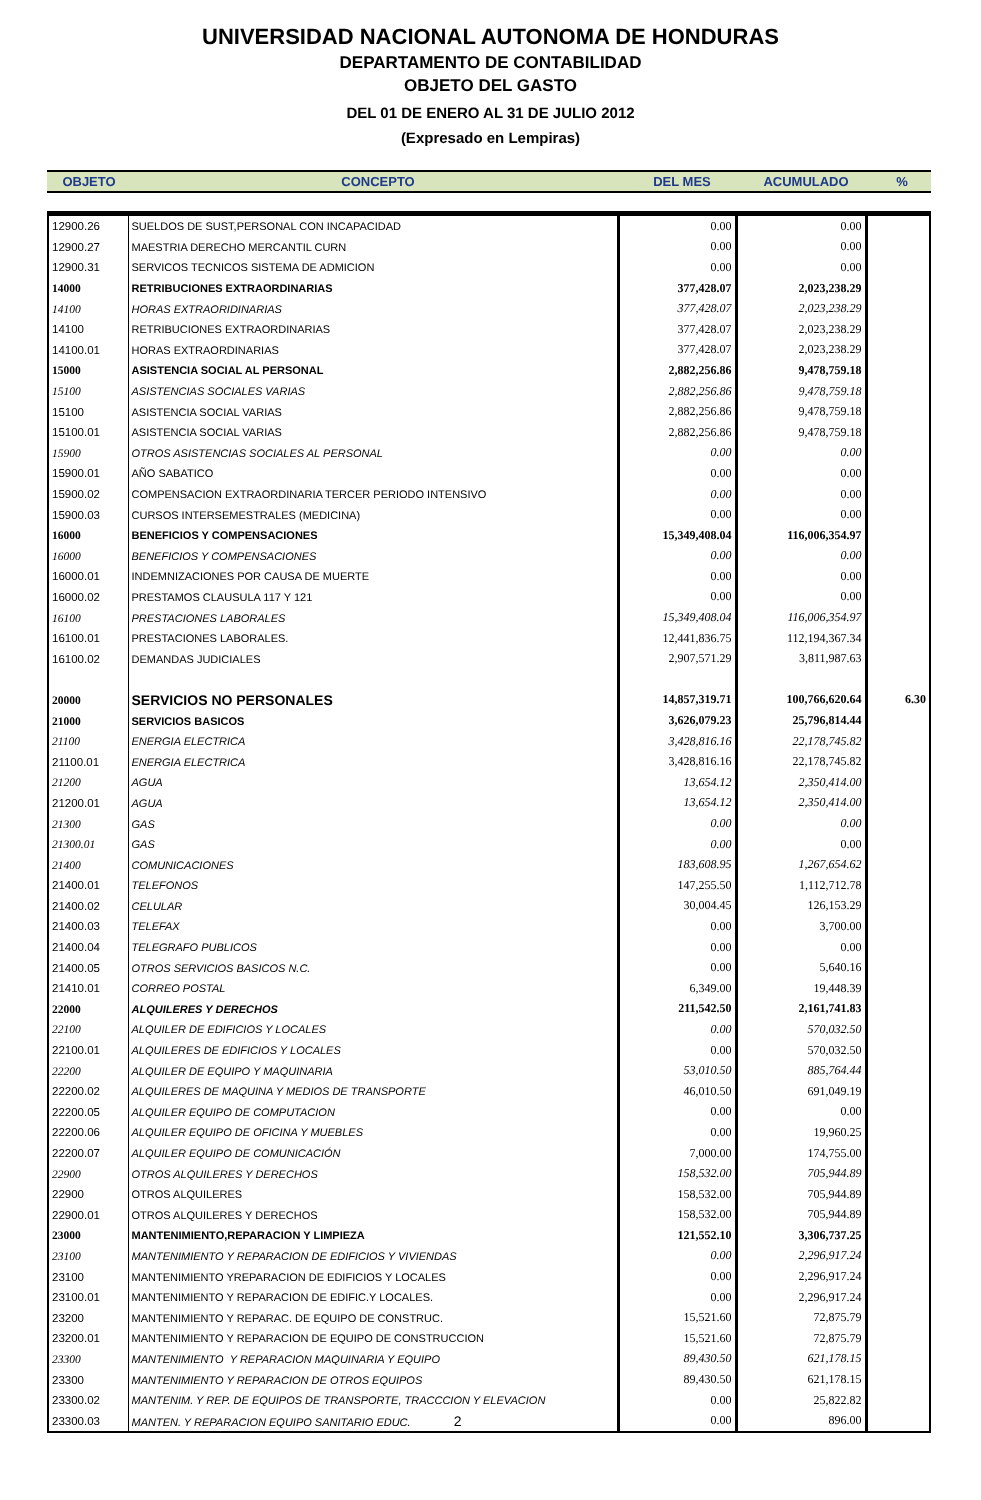UNIVERSIDAD NACIONAL AUTONOMA DE HONDURAS
DEPARTAMENTO DE CONTABILIDAD
OBJETO DEL GASTO
DEL 01 DE ENERO AL 31 DE JULIO 2012
(Expresado en Lempiras)
| OBJETO | CONCEPTO | DEL MES | ACUMULADO | % |
| --- | --- | --- | --- | --- |
| 12900.26 | SUELDOS DE SUST,PERSONAL CON INCAPACIDAD | 0.00 | 0.00 | |
| 12900.27 | MAESTRIA DERECHO MERCANTIL CURN | 0.00 | 0.00 | |
| 12900.31 | SERVICOS TECNICOS SISTEMA DE ADMICION | 0.00 | 0.00 | |
| 14000 | RETRIBUCIONES EXTRAORDINARIAS | 377,428.07 | 2,023,238.29 | |
| 14100 | HORAS EXTRAORIDINARIAS | 377,428.07 | 2,023,238.29 | |
| 14100 | RETRIBUCIONES EXTRAORDINARIAS | 377,428.07 | 2,023,238.29 | |
| 14100.01 | HORAS EXTRAORDINARIAS | 377,428.07 | 2,023,238.29 | |
| 15000 | ASISTENCIA SOCIAL AL PERSONAL | 2,882,256.86 | 9,478,759.18 | |
| 15100 | ASISTENCIAS SOCIALES VARIAS | 2,882,256.86 | 9,478,759.18 | |
| 15100 | ASISTENCIA SOCIAL VARIAS | 2,882,256.86 | 9,478,759.18 | |
| 15100.01 | ASISTENCIA SOCIAL VARIAS | 2,882,256.86 | 9,478,759.18 | |
| 15900 | OTROS ASISTENCIAS SOCIALES AL PERSONAL | 0.00 | 0.00 | |
| 15900.01 | AÑO SABATICO | 0.00 | 0.00 | |
| 15900.02 | COMPENSACION EXTRAORDINARIA TERCER PERIODO INTENSIVO | 0.00 | 0.00 | |
| 15900.03 | CURSOS INTERSEMESTRALES (MEDICINA) | 0.00 | 0.00 | |
| 16000 | BENEFICIOS Y COMPENSACIONES | 15,349,408.04 | 116,006,354.97 | |
| 16000 | BENEFICIOS Y COMPENSACIONES | 0.00 | 0.00 | |
| 16000.01 | INDEMNIZACIONES POR CAUSA DE MUERTE | 0.00 | 0.00 | |
| 16000.02 | PRESTAMOS CLAUSULA 117 Y 121 | 0.00 | 0.00 | |
| 16100 | PRESTACIONES LABORALES | 15,349,408.04 | 116,006,354.97 | |
| 16100.01 | PRESTACIONES LABORALES. | 12,441,836.75 | 112,194,367.34 | |
| 16100.02 | DEMANDAS JUDICIALES | 2,907,571.29 | 3,811,987.63 | |
| 20000 | SERVICIOS NO PERSONALES | 14,857,319.71 | 100,766,620.64 | 6.30 |
| 21000 | SERVICIOS BASICOS | 3,626,079.23 | 25,796,814.44 | |
| 21100 | ENERGIA ELECTRICA | 3,428,816.16 | 22,178,745.82 | |
| 21100.01 | ENERGIA ELECTRICA | 3,428,816.16 | 22,178,745.82 | |
| 21200 | AGUA | 13,654.12 | 2,350,414.00 | |
| 21200.01 | AGUA | 13,654.12 | 2,350,414.00 | |
| 21300 | GAS | 0.00 | 0.00 | |
| 21300.01 | GAS | 0.00 | 0.00 | |
| 21400 | COMUNICACIONES | 183,608.95 | 1,267,654.62 | |
| 21400.01 | TELEFONOS | 147,255.50 | 1,112,712.78 | |
| 21400.02 | CELULAR | 30,004.45 | 126,153.29 | |
| 21400.03 | TELEFAX | 0.00 | 3,700.00 | |
| 21400.04 | TELEGRAFO PUBLICOS | 0.00 | 0.00 | |
| 21400.05 | OTROS SERVICIOS BASICOS N.C. | 0.00 | 5,640.16 | |
| 21410.01 | CORREO POSTAL | 6,349.00 | 19,448.39 | |
| 22000 | ALQUILERES Y DERECHOS | 211,542.50 | 2,161,741.83 | |
| 22100 | ALQUILER DE EDIFICIOS Y LOCALES | 0.00 | 570,032.50 | |
| 22100.01 | ALQUILERES DE EDIFICIOS Y LOCALES | 0.00 | 570,032.50 | |
| 22200 | ALQUILER DE EQUIPO Y MAQUINARIA | 53,010.50 | 885,764.44 | |
| 22200.02 | ALQUILERES DE MAQUINA Y MEDIOS DE TRANSPORTE | 46,010.50 | 691,049.19 | |
| 22200.05 | ALQUILER EQUIPO DE COMPUTACION | 0.00 | 0.00 | |
| 22200.06 | ALQUILER EQUIPO DE OFICINA Y MUEBLES | 0.00 | 19,960.25 | |
| 22200.07 | ALQUILER EQUIPO DE COMUNICACIÓN | 7,000.00 | 174,755.00 | |
| 22900 | OTROS ALQUILERES Y DERECHOS | 158,532.00 | 705,944.89 | |
| 22900 | OTROS ALQUILERES | 158,532.00 | 705,944.89 | |
| 22900.01 | OTROS ALQUILERES Y DERECHOS | 158,532.00 | 705,944.89 | |
| 23000 | MANTENIMIENTO,REPARACION Y LIMPIEZA | 121,552.10 | 3,306,737.25 | |
| 23100 | MANTENIMIENTO Y REPARACION DE EDIFICIOS Y VIVIENDAS | 0.00 | 2,296,917.24 | |
| 23100 | MANTENIMIENTO YREPARACION DE EDIFICIOS Y LOCALES | 0.00 | 2,296,917.24 | |
| 23100.01 | MANTENIMIENTO Y REPARACION DE EDIFIC.Y LOCALES. | 0.00 | 2,296,917.24 | |
| 23200 | MANTENIMIENTO Y REPARAC. DE EQUIPO DE CONSTRUC. | 15,521.60 | 72,875.79 | |
| 23200.01 | MANTENIMIENTO Y REPARACION DE EQUIPO DE CONSTRUCCION | 15,521.60 | 72,875.79 | |
| 23300 | MANTENIMIENTO Y REPARACION MAQUINARIA Y EQUIPO | 89,430.50 | 621,178.15 | |
| 23300 | MANTENIMIENTO Y REPARACION DE OTROS EQUIPOS | 89,430.50 | 621,178.15 | |
| 23300.02 | MANTENIM. Y REP. DE EQUIPOS DE TRANSPORTE, TRACCCION Y ELEVACION | 0.00 | 25,822.82 | |
| 23300.03 | MANTEN. Y REPARACION EQUIPO SANITARIO EDUC. 2 | 0.00 | 896.00 | |